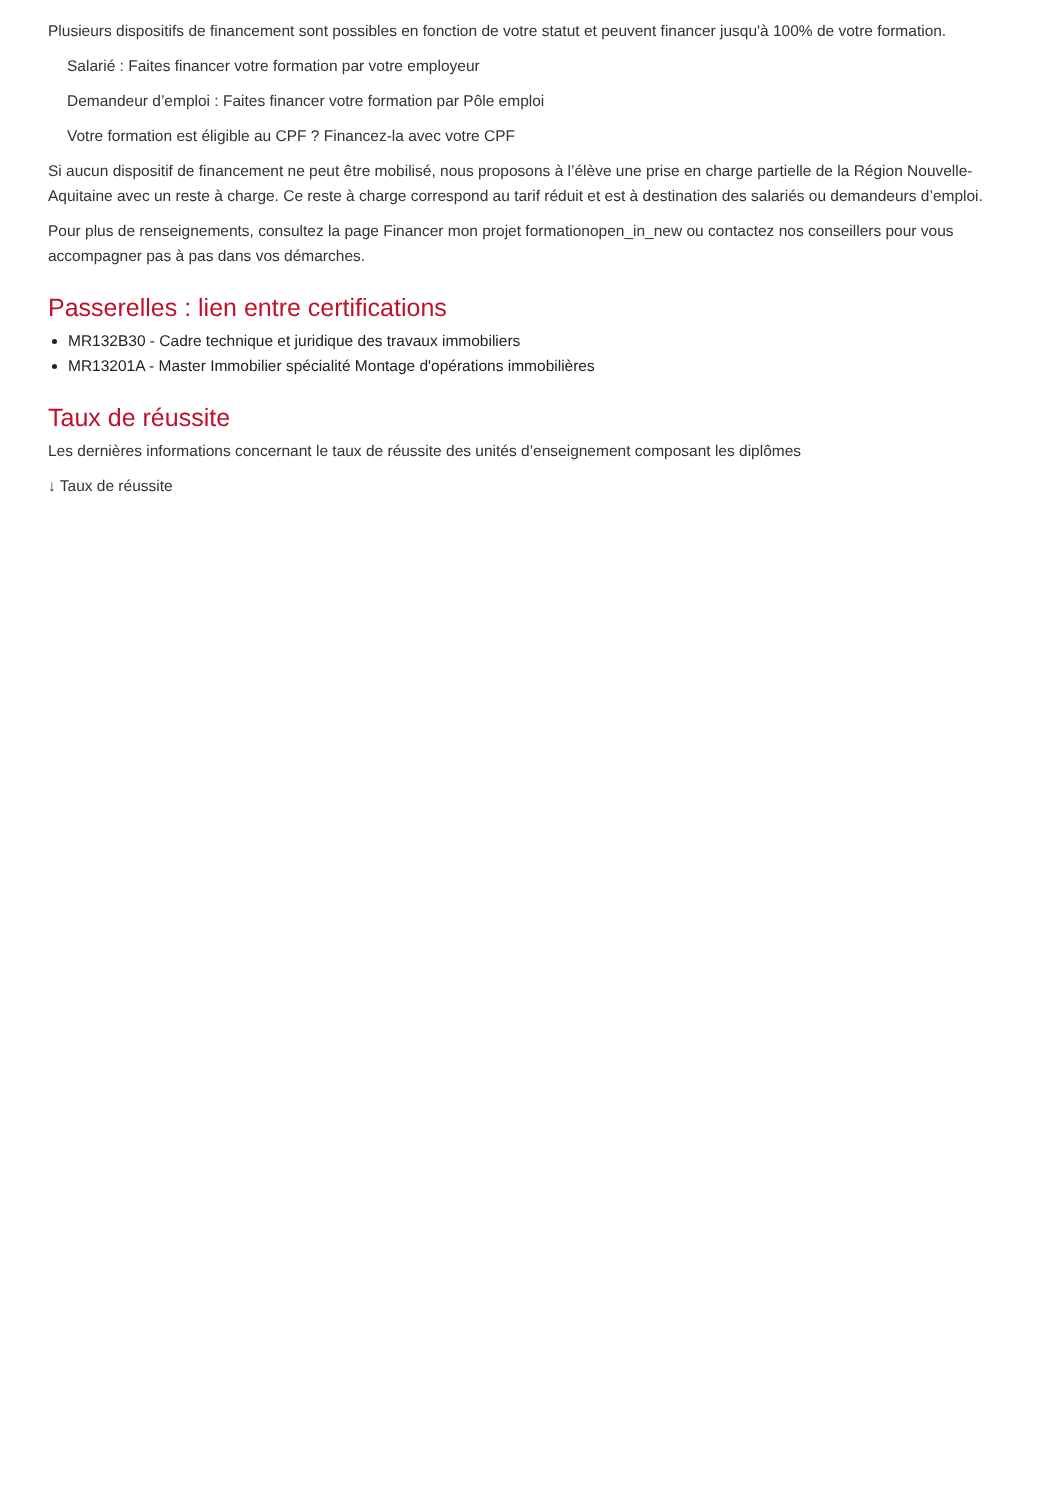Plusieurs dispositifs de financement sont possibles en fonction de votre statut et peuvent financer jusqu'à 100% de votre formation.
Salarié : Faites financer votre formation par votre employeur
Demandeur d’emploi : Faites financer votre formation par Pôle emploi
Votre formation est éligible au CPF ? Financez-la avec votre CPF
Si aucun dispositif de financement ne peut être mobilisé, nous proposons à l’élève une prise en charge partielle de la Région Nouvelle-Aquitaine avec un reste à charge. Ce reste à charge correspond au tarif réduit et est à destination des salariés ou demandeurs d’emploi.
Pour plus de renseignements, consultez la page Financer mon projet formationopen_in_new ou contactez nos conseillers pour vous accompagner pas à pas dans vos démarches.
Passerelles : lien entre certifications
MR132B30 - Cadre technique et juridique des travaux immobiliers
MR13201A - Master Immobilier spécialité Montage d'opérations immobilières
Taux de réussite
Les dernières informations concernant le taux de réussite des unités d’enseignement composant les diplômes
↓ Taux de réussite